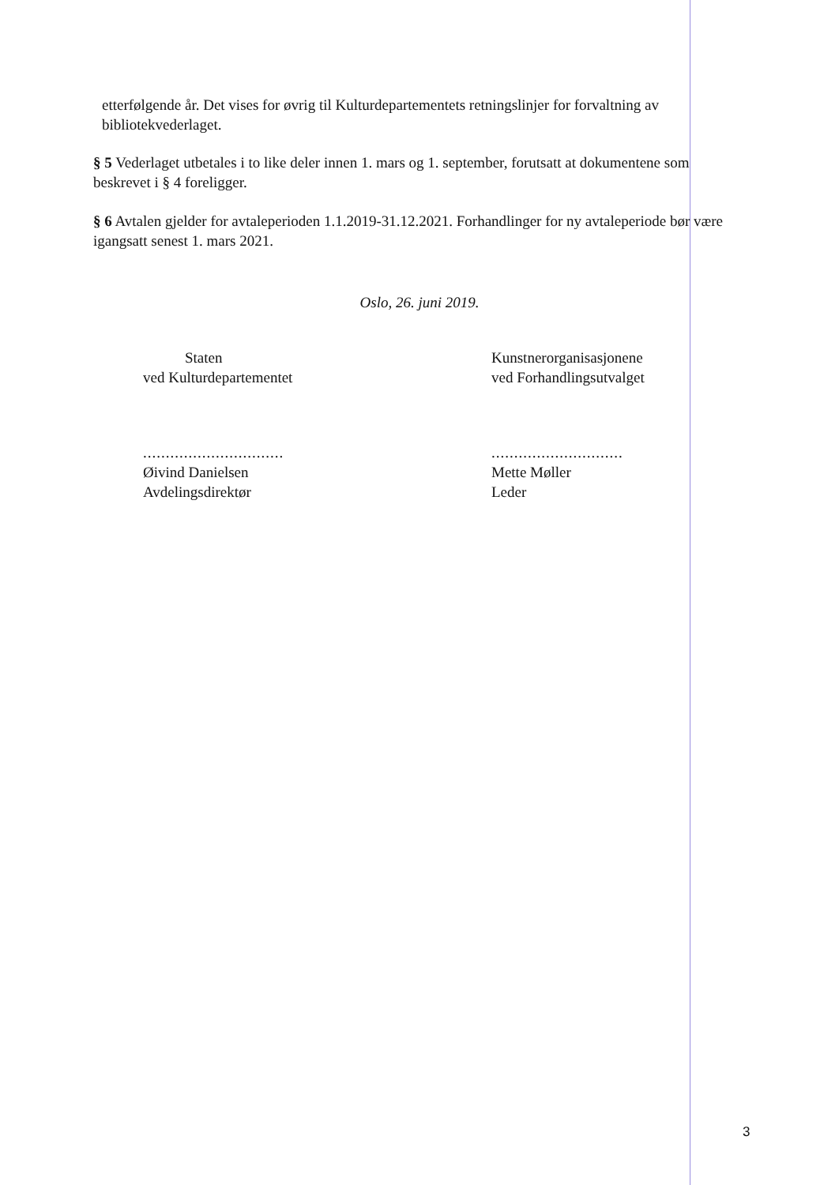etterfølgende år. Det vises for øvrig til Kulturdepartementets retningslinjer for forvaltning av bibliotekvederlaget.
§ 5 Vederlaget utbetales i to like deler innen 1. mars og 1. september, forutsatt at dokumentene som beskrevet i § 4 foreligger.
§ 6 Avtalen gjelder for avtaleperioden 1.1.2019-31.12.2021. Forhandlinger for ny avtaleperiode bør være igangsatt senest 1. mars 2021.
Oslo, 26. juni 2019.
Staten
ved Kulturdepartementet
...............................
Øivind Danielsen
Avdelingsdirektør
Kunstnerorganisasjonene
ved Forhandlingsutvalget
.............................
Mette Møller
Leder
3